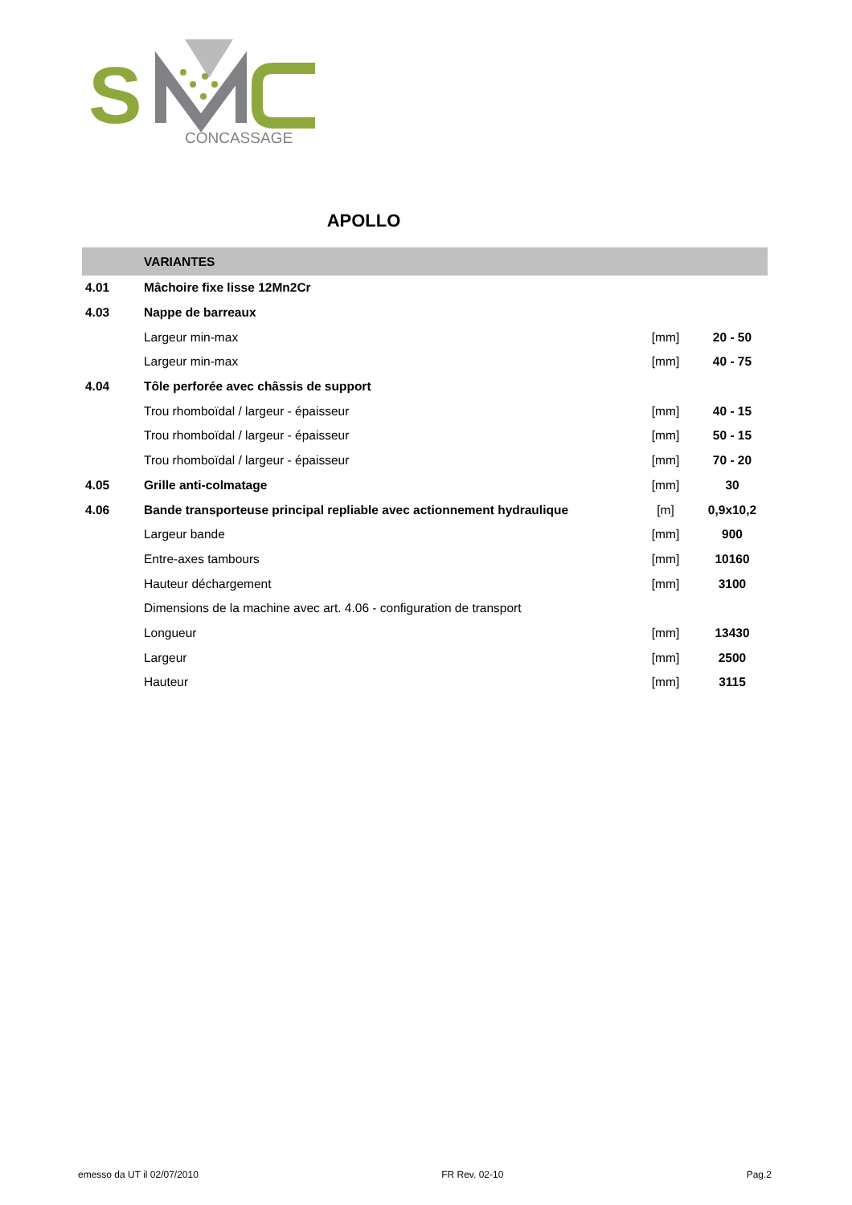S
CONCASSAGE
APOLLO
| | VARIANTES | | |
| --- | --- | --- | --- |
| 4.01 | Mâchoire fixe lisse 12Mn2Cr | | |
| 4.03 | Nappe de barreaux | | |
| | Largeur min-max | [mm] | 20 - 50 |
| | Largeur min-max | [mm] | 40 - 75 |
| 4.04 | Tôle perforée avec châssis de support | | |
| | Trou rhomboïdal / largeur - épaisseur | [mm] | 40 - 15 |
| | Trou rhomboïdal / largeur - épaisseur | [mm] | 50 - 15 |
| | Trou rhomboïdal / largeur - épaisseur | [mm] | 70 - 20 |
| 4.05 | Grille anti-colmatage | [mm] | 30 |
| 4.06 | Bande transporteuse principal repliable avec actionnement hydraulique | [m] | 0,9x10,2 |
| | Largeur bande | [mm] | 900 |
| | Entre-axes tambours | [mm] | 10160 |
| | Hauteur déchargement | [mm] | 3100 |
| | Dimensions de la machine avec art. 4.06 - configuration de transport | | |
| | Longueur | [mm] | 13430 |
| | Largeur | [mm] | 2500 |
| | Hauteur | [mm] | 3115 |
emesso da UT il 02/07/2010 FR Rev. 02-10 Pag.2